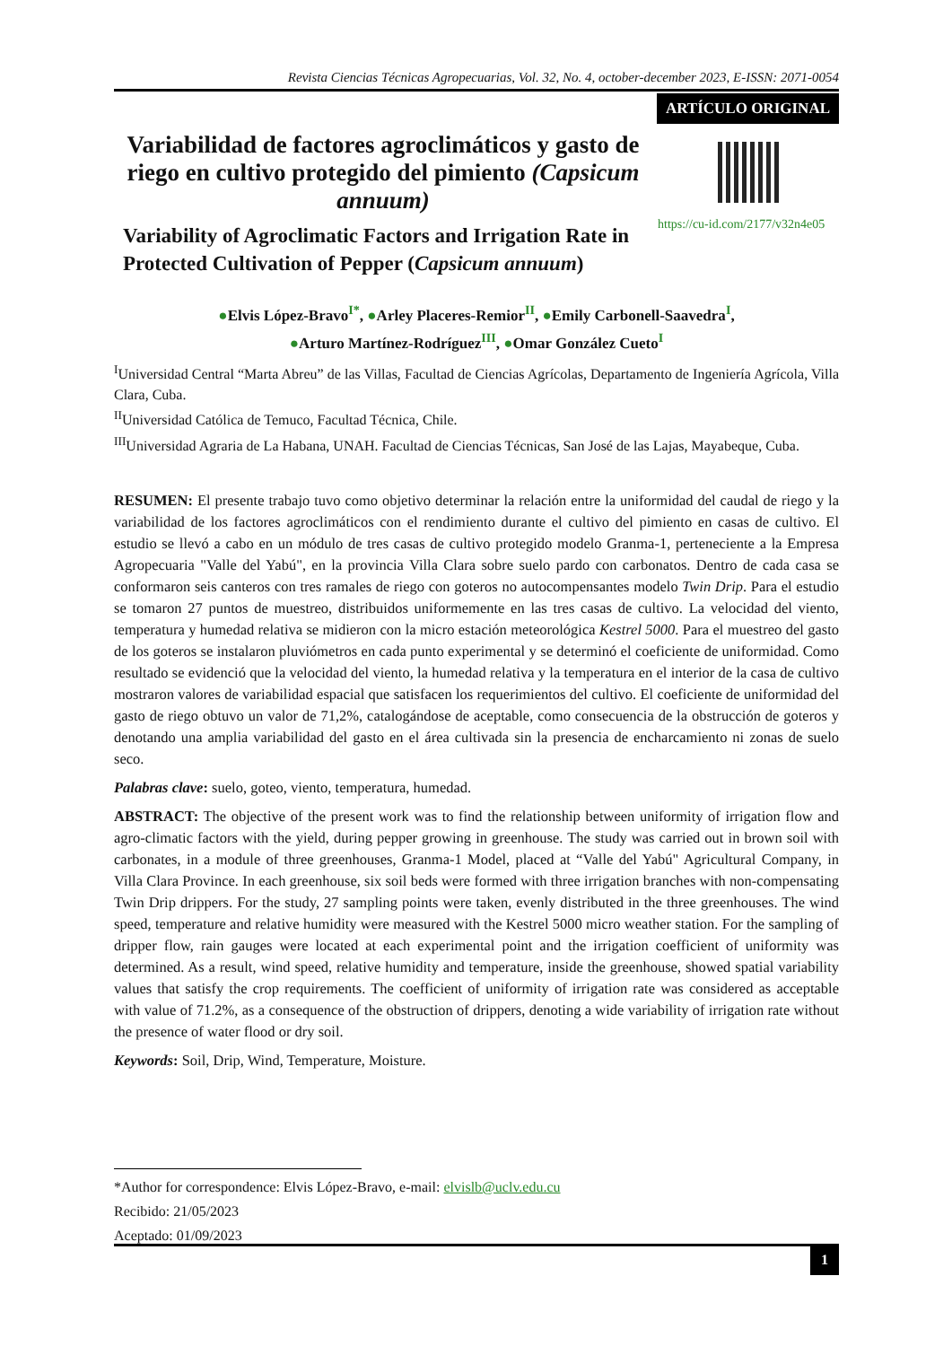Revista Ciencias Técnicas Agropecuarias, Vol. 32, No. 4, october-december 2023, E-ISSN: 2071-0054
ARTÍCULO ORIGINAL
Variabilidad de factores agroclimáticos y gasto de riego en cultivo protegido del pimiento (Capsicum annuum)
https://cu-id.com/2177/v32n4e05
Variability of Agroclimatic Factors and Irrigation Rate in Protected Cultivation of Pepper (Capsicum annuum)
●Elvis López-Bravo<sup>I*</sup>, ●Arley Placeres-Remior<sup>II</sup>, ●Emily Carbonell-Saavedra<sup>I</sup>,
●Arturo Martínez-Rodríguez<sup>III</sup>, ●Omar González Cueto<sup>I</sup>
<sup>I</sup>Universidad Central “Marta Abreu” de las Villas, Facultad de Ciencias Agrícolas, Departamento de Ingeniería Agrícola, Villa Clara, Cuba.
<sup>II</sup>Universidad Católica de Temuco, Facultad Técnica, Chile.
<sup>III</sup>Universidad Agraria de La Habana, UNAH. Facultad de Ciencias Técnicas, San José de las Lajas, Mayabeque, Cuba.
RESUMEN: El presente trabajo tuvo como objetivo determinar la relación entre la uniformidad del caudal de riego y la variabilidad de los factores agroclimáticos con el rendimiento durante el cultivo del pimiento en casas de cultivo. El estudio se llevó a cabo en un módulo de tres casas de cultivo protegido modelo Granma-1, perteneciente a la Empresa Agropecuaria "Valle del Yabú", en la provincia Villa Clara sobre suelo pardo con carbonatos. Dentro de cada casa se conformaron seis canteros con tres ramales de riego con goteros no autocompensantes modelo Twin Drip. Para el estudio se tomaron 27 puntos de muestreo, distribuidos uniformemente en las tres casas de cultivo. La velocidad del viento, temperatura y humedad relativa se midieron con la micro estación meteorológica Kestrel 5000. Para el muestreo del gasto de los goteros se instalaron pluviómetros en cada punto experimental y se determinó el coeficiente de uniformidad. Como resultado se evidenció que la velocidad del viento, la humedad relativa y la temperatura en el interior de la casa de cultivo mostraron valores de variabilidad espacial que satisfacen los requerimientos del cultivo. El coeficiente de uniformidad del gasto de riego obtuvo un valor de 71,2%, catalogándose de aceptable, como consecuencia de la obstrucción de goteros y denotando una amplia variabilidad del gasto en el área cultivada sin la presencia de encharcamiento ni zonas de suelo seco.
Palabras clave: suelo, goteo, viento, temperatura, humedad.
ABSTRACT: The objective of the present work was to find the relationship between uniformity of irrigation flow and agro-climatic factors with the yield, during pepper growing in greenhouse. The study was carried out in brown soil with carbonates, in a module of three greenhouses, Granma-1 Model, placed at “Valle del Yabú" Agricultural Company, in Villa Clara Province. In each greenhouse, six soil beds were formed with three irrigation branches with non-compensating Twin Drip drippers. For the study, 27 sampling points were taken, evenly distributed in the three greenhouses. The wind speed, temperature and relative humidity were measured with the Kestrel 5000 micro weather station. For the sampling of dripper flow, rain gauges were located at each experimental point and the irrigation coefficient of uniformity was determined. As a result, wind speed, relative humidity and temperature, inside the greenhouse, showed spatial variability values that satisfy the crop requirements. The coefficient of uniformity of irrigation rate was considered as acceptable with value of 71.2%, as a consequence of the obstruction of drippers, denoting a wide variability of irrigation rate without the presence of water flood or dry soil.
Keywords: Soil, Drip, Wind, Temperature, Moisture.
*Author for correspondence: Elvis López-Bravo, e-mail: elvislb@uclv.edu.cu
Recibido: 21/05/2023
Aceptado: 01/09/2023
1